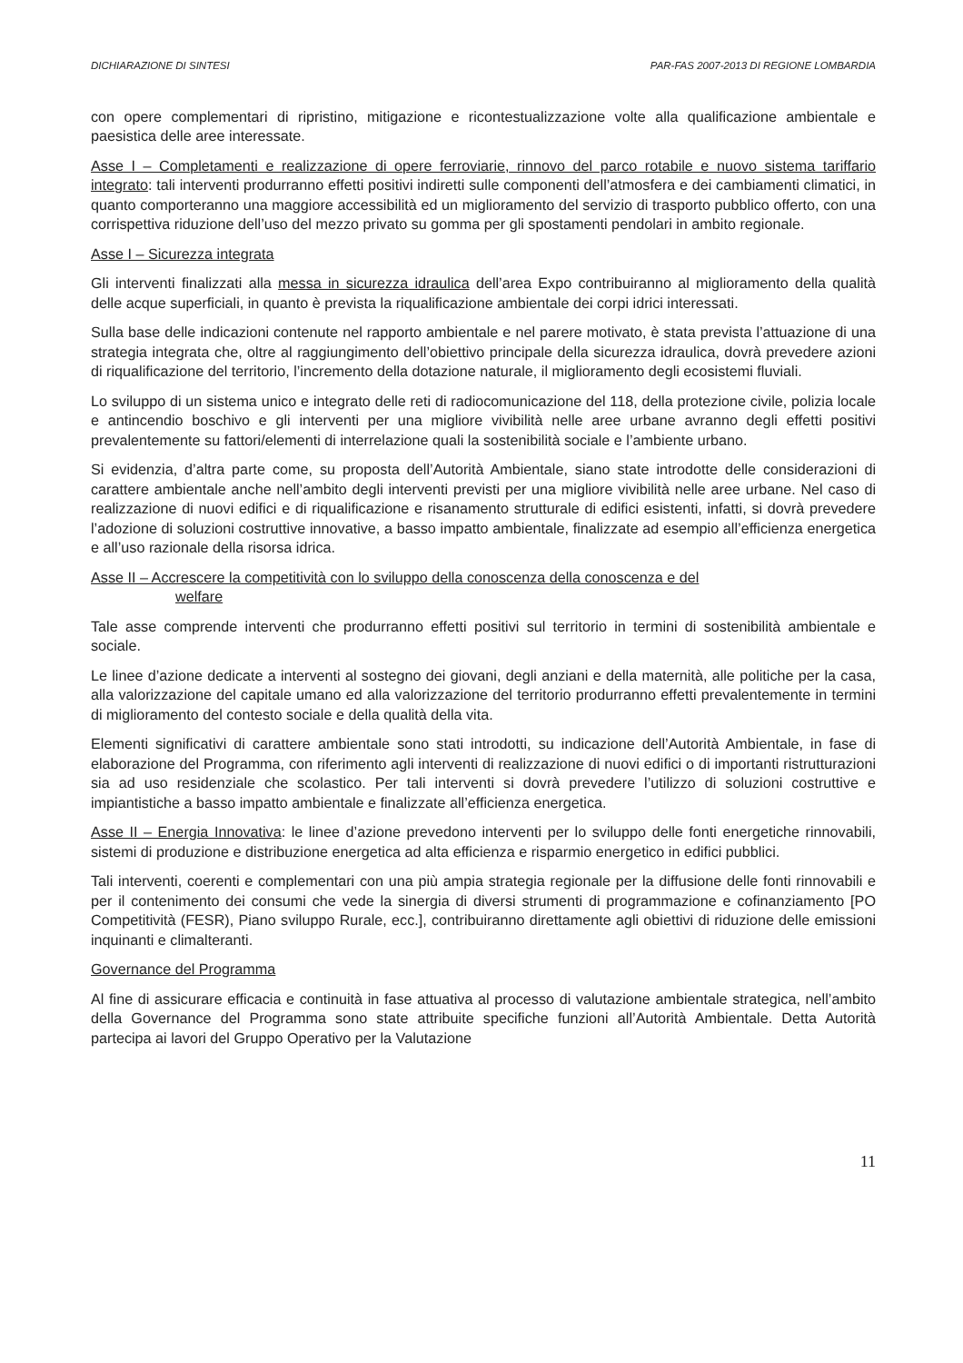DICHIARAZIONE DI SINTESI PAR-FAS 2007-2013 DI REGIONE LOMBARDIA
con opere complementari di ripristino, mitigazione e ricontestualizzazione volte alla qualificazione ambientale e paesistica delle aree interessate.
Asse I – Completamenti e realizzazione di opere ferroviarie, rinnovo del parco rotabile e nuovo sistema tariffario integrato: tali interventi produrranno effetti positivi indiretti sulle componenti dell’atmosfera e dei cambiamenti climatici, in quanto comporteranno una maggiore accessibilità ed un miglioramento del servizio di trasporto pubblico offerto, con una corrispettiva riduzione dell’uso del mezzo privato su gomma per gli spostamenti pendolari in ambito regionale.
Asse I – Sicurezza integrata
Gli interventi finalizzati alla messa in sicurezza idraulica dell’area Expo contribuiranno al miglioramento della qualità delle acque superficiali, in quanto è prevista la riqualificazione ambientale dei corpi idrici interessati.
Sulla base delle indicazioni contenute nel rapporto ambientale e nel parere motivato, è stata prevista l’attuazione di una strategia integrata che, oltre al raggiungimento dell’obiettivo principale della sicurezza idraulica, dovrà prevedere azioni di riqualificazione del territorio, l’incremento della dotazione naturale, il miglioramento degli ecosistemi fluviali.
Lo sviluppo di un sistema unico e integrato delle reti di radiocomunicazione del 118, della protezione civile, polizia locale e antincendio boschivo e gli interventi per una migliore vivibilità nelle aree urbane avranno degli effetti positivi prevalentemente su fattori/elementi di interrelazione quali la sostenibilità sociale e l’ambiente urbano.
Si evidenzia, d’altra parte come, su proposta dell’Autorità Ambientale, siano state introdotte delle considerazioni di carattere ambientale anche nell’ambito degli interventi previsti per una migliore vivibilità nelle aree urbane. Nel caso di realizzazione di nuovi edifici e di riqualificazione e risanamento strutturale di edifici esistenti, infatti, si dovrà prevedere l’adozione di soluzioni costruttive innovative, a basso impatto ambientale, finalizzate ad esempio all’efficienza energetica e all’uso razionale della risorsa idrica.
Asse II – Accrescere la competitività con lo sviluppo della conoscenza della conoscenza e del
welfare
Tale asse comprende interventi che produrranno effetti positivi sul territorio in termini di sostenibilità ambientale e sociale.
Le linee d’azione dedicate a interventi al sostegno dei giovani, degli anziani e della maternità, alle politiche per la casa, alla valorizzazione del capitale umano ed alla valorizzazione del territorio produrranno effetti prevalentemente in termini di miglioramento del contesto sociale e della qualità della vita.
Elementi significativi di carattere ambientale sono stati introdotti, su indicazione dell’Autorità Ambientale, in fase di elaborazione del Programma, con riferimento agli interventi di realizzazione di nuovi edifici o di importanti ristrutturazioni sia ad uso residenziale che scolastico. Per tali interventi si dovrà prevedere l’utilizzo di soluzioni costruttive e impiantistiche a basso impatto ambientale e finalizzate all’efficienza energetica.
Asse II – Energia Innovativa: le linee d’azione prevedono interventi per lo sviluppo delle fonti energetiche rinnovabili, sistemi di produzione e distribuzione energetica ad alta efficienza e risparmio energetico in edifici pubblici.
Tali interventi, coerenti e complementari con una più ampia strategia regionale per la diffusione delle fonti rinnovabili e per il contenimento dei consumi che vede la sinergia di diversi strumenti di programmazione e cofinanziamento [PO Competitività (FESR), Piano sviluppo Rurale, ecc.], contribuiranno direttamente agli obiettivi di riduzione delle emissioni inquinanti e climalteranti.
Governance del Programma
Al fine di assicurare efficacia e continuità in fase attuativa al processo di valutazione ambientale strategica, nell’ambito della Governance del Programma sono state attribuite specifiche funzioni all’Autorità Ambientale. Detta Autorità partecipa ai lavori del Gruppo Operativo per la Valutazione
11